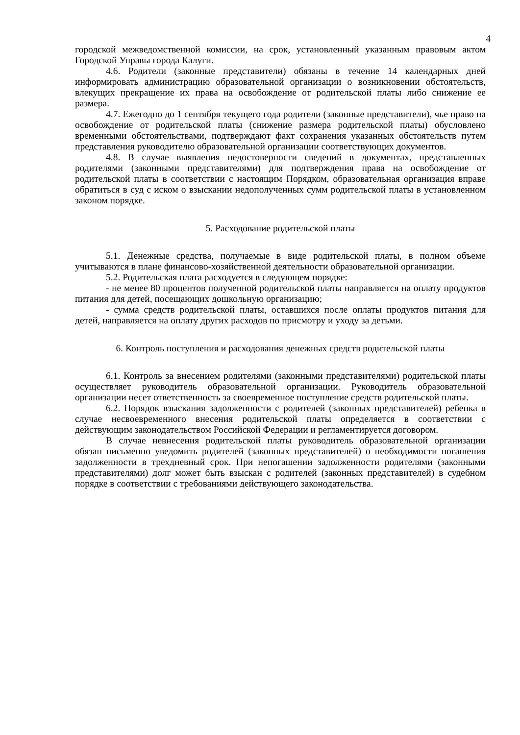4
городской межведомственной комиссии, на срок, установленный указанным правовым актом Городской Управы города Калуги.
4.6. Родители (законные представители) обязаны в течение 14 календарных дней информировать администрацию образовательной организации о возникновении обстоятельств, влекущих прекращение их права на освобождение от родительской платы либо снижение ее размера.
4.7. Ежегодно до 1 сентября текущего года родители (законные представители), чье право на освобождение от родительской платы (снижение размера родительской платы) обусловлено временными обстоятельствами, подтверждают факт сохранения указанных обстоятельств путем представления руководителю образовательной организации соответствующих документов.
4.8. В случае выявления недостоверности сведений в документах, представленных родителями (законными представителями) для подтверждения права на освобождение от родительской платы в соответствии с настоящим Порядком, образовательная организация вправе обратиться в суд с иском о взыскании недополученных сумм родительской платы в установленном законом порядке.
5. Расходование родительской платы
5.1. Денежные средства, получаемые в виде родительской платы, в полном объеме учитываются в плане финансово-хозяйственной деятельности образовательной организации.
5.2. Родительская плата расходуется в следующем порядке:
- не менее 80 процентов полученной родительской платы направляется на оплату продуктов питания для детей, посещающих дошкольную организацию;
- сумма средств родительской платы, оставшихся после оплаты продуктов питания для детей, направляется на оплату других расходов по присмотру и уходу за детьми.
6. Контроль поступления и расходования денежных средств родительской платы
6.1. Контроль за внесением родителями (законными представителями) родительской платы осуществляет руководитель образовательной организации. Руководитель образовательной организации несет ответственность за своевременное поступление средств родительской платы.
6.2. Порядок взыскания задолженности с родителей (законных представителей) ребенка в случае несвоевременного внесения родительской платы определяется в соответствии с действующим законодательством Российской Федерации и регламентируется договором.
В случае невнесения родительской платы руководитель образовательной организации обязан письменно уведомить родителей (законных представителей) о необходимости погашения задолженности в трехдневный срок. При непогашении задолженности родителями (законными представителями) долг может быть взыскан с родителей (законных представителей) в судебном порядке в соответствии с требованиями действующего законодательства.